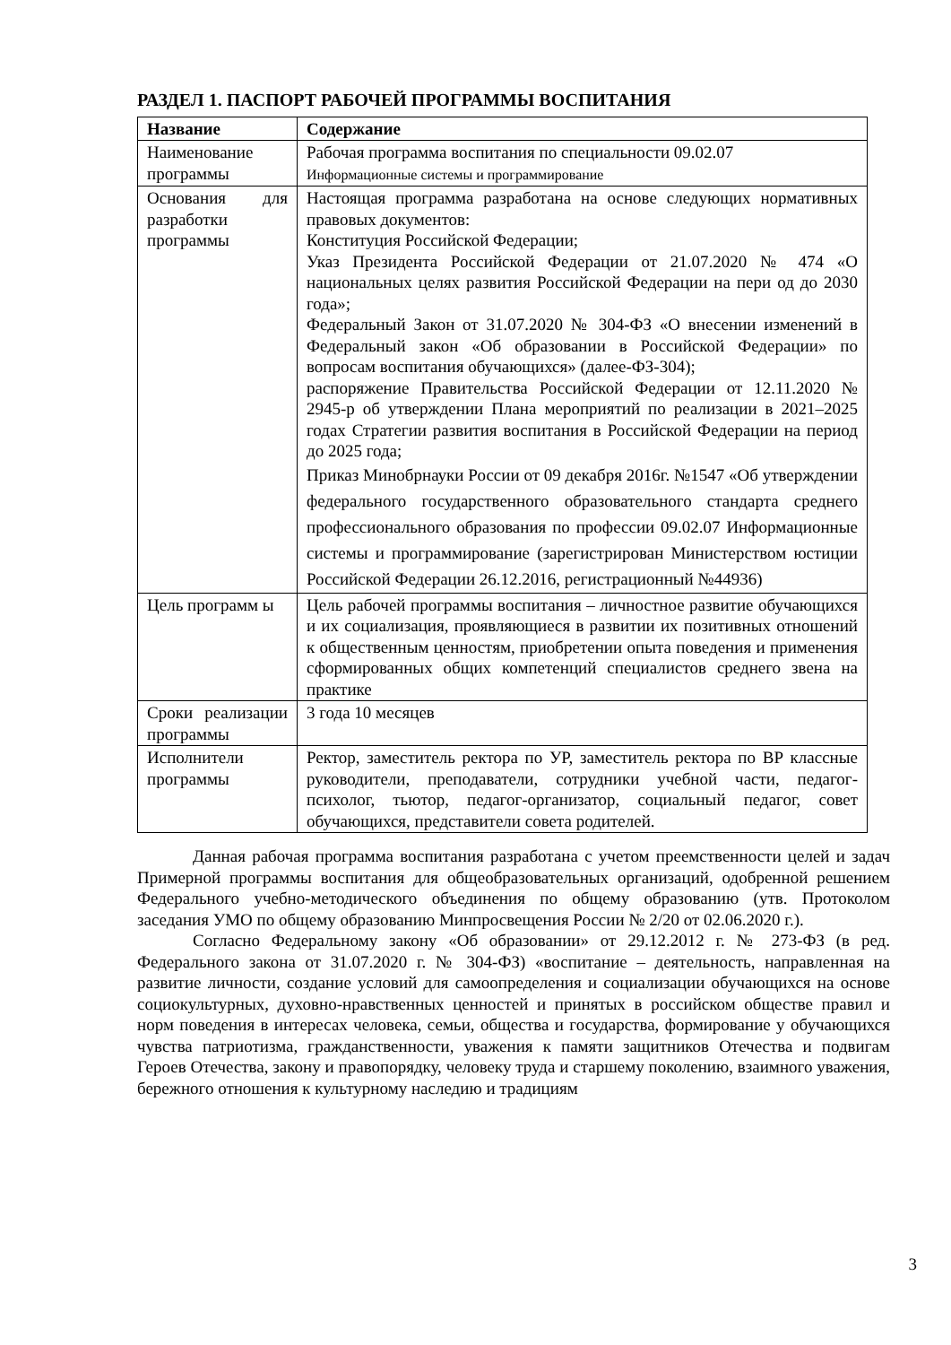РАЗДЕЛ 1. ПАСПОРТ РАБОЧЕЙ ПРОГРАММЫ ВОСПИТАНИЯ
| Название | Содержание |
| --- | --- |
| Наименование программы | Рабочая программа воспитания по специальности 09.02.07 Информационные системы и программирование |
| Основания для разработки программы | Настоящая программа разработана на основе следующих нормативных правовых документов: Конституция Российской Федерации; Указ Президента Российской Федерации от 21.07.2020 № 474 «О национальных целях развития Российской Федерации на пери од до 2030 года»; Федеральный Закон от 31.07.2020 № 304-ФЗ «О внесении изменений в Федеральный закон «Об образовании в Российской Федерации» по вопросам воспитания обучающихся» (далее-ФЗ-304); распоряжение Правительства Российской Федерации от 12.11.2020 № 2945-р об утверждении Плана мероприятий по реализации в 2021–2025 годах Стратегии развития воспитания в Российской Федерации на период до 2025 года; Приказ Минобрнауки России от 09 декабря 2016г. №1547 «Об утверждении федерального государственного образовательного стандарта среднего профессионального образования по профессии 09.02.07 Информационные системы и программирование (зарегистрирован Министерством юстиции Российской Федерации 26.12.2016, регистрационный №44936) |
| Цель программ ы | Цель рабочей программы воспитания – личностное развитие обучающихся и их социализация, проявляющиеся в развитии их позитивных отношений к общественным ценностям, приобретении опыта поведения и применения сформированных общих компетенций специалистов среднего звена на практике |
| Сроки реализации программы | 3 года 10 месяцев |
| Исполнители программы | Ректор, заместитель ректора по УР, заместитель ректора по ВР классные руководители, преподаватели, сотрудники учебной части, педагог-психолог, тьютор, педагог-организатор, социальный педагог, совет обучающихся, представители совета родителей. |
Данная рабочая программа воспитания разработана с учетом преемственности целей и задач Примерной программы воспитания для общеобразовательных организаций, одобренной решением Федерального учебно-методического объединения по общему образованию (утв. Протоколом заседания УМО по общему образованию Минпросвещения России № 2/20 от 02.06.2020 г.).
Согласно Федеральному закону «Об образовании» от 29.12.2012 г. № 273-ФЗ (в ред. Федерального закона от 31.07.2020 г. № 304-ФЗ) «воспитание – деятельность, направленная на развитие личности, создание условий для самоопределения и социализации обучающихся на основе социокультурных, духовно-нравственных ценностей и принятых в российском обществе правил и норм поведения в интересах человека, семьи, общества и государства, формирование у обучающихся чувства патриотизма, гражданственности, уважения к памяти защитников Отечества и подвигам Героев Отечества, закону и правопорядку, человеку труда и старшему поколению, взаимного уважения, бережного отношения к культурному наследию и традициям
3